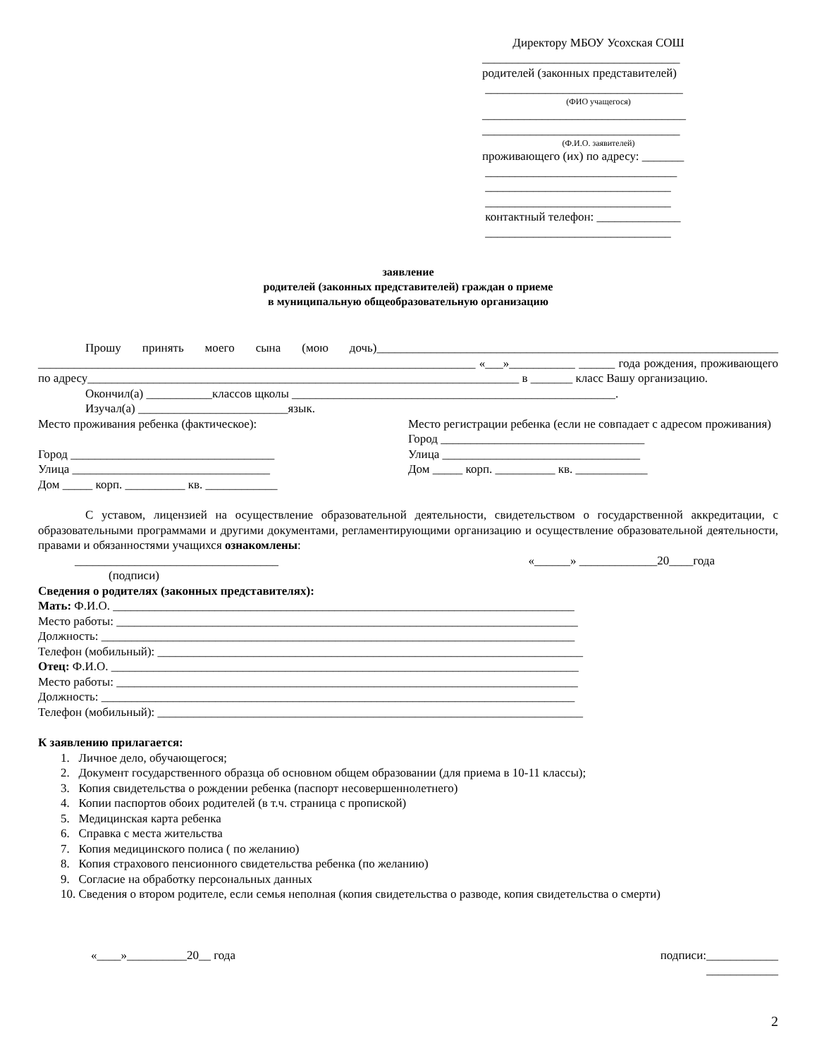Директору МБОУ Усохская СОШ
_________________________________
родителей (законных представителей)
_________________________________
(ФИО учащегося)
__________________________________
_________________________________
(Ф.И.О. заявителей)
проживающего (их) по адресу: _______
________________________________
_______________________________
_______________________________
контактный телефон: ______________
_______________________________
заявление
родителей (законных представителей) граждан о приеме
в муниципальную общеобразовательную организацию
Прошу принять моего сына (мою дочь)___________________________________________________________________ _________________________________________________________________________ «___»___________ ______ года рождения, проживающего по адресу________________________________________________________________________ в _______ класс Вашу организацию.
Окончил(а) ___________классов щколы ______________________________________________________.
Изучал(а) _________________________язык.
Место проживания ребенка (фактическое):
Город __________________________________
Улица _________________________________
Дом _____ корп. __________ кв. ____________
Место регистрации ребенка (если не совпадает с адресом проживания)
Город __________________________________
Улица _________________________________
Дом _____ корп. __________ кв. ____________
С уставом, лицензией на осуществление образовательной деятельности, свидетельством о государственной аккредитации, с образовательными программами и другими документами, регламентирующими организацию и осуществление образовательной деятельности, правами и обязанностями учащихся ознакомлены:
__________________________________ «______» _____________20____года
(подписи)
Сведения о родителях (законных представителях):
Мать: Ф.И.О. _____________________________________________________________________________
Место работы: _____________________________________________________________________________
Должность: _______________________________________________________________________________
Телефон (мобильный): _______________________________________________________________________
Отец: Ф.И.О. ______________________________________________________________________________
Место работы: _____________________________________________________________________________
Должность: _______________________________________________________________________________
Телефон (мобильный): _______________________________________________________________________
К заявлению прилагается:
1. Личное дело, обучающегося;
2. Документ государственного образца об основном общем образовании (для приема в 10-11 классы);
3. Копия свидетельства о рождении ребенка (паспорт несовершеннолетнего)
4. Копии паспортов обоих родителей (в т.ч. страница с пропиской)
5. Медицинская карта ребенка
6. Справка с места жительства
7. Копия медицинского полиса ( по желанию)
8. Копия страхового пенсионного свидетельства ребенка (по желанию)
9. Согласие на обработку персональных данных
10. Сведения о втором родителе, если семья неполная (копия свидетельства о разводе, копия свидетельства о смерти)
«____»__________20__ года подписи:____________
____________
2